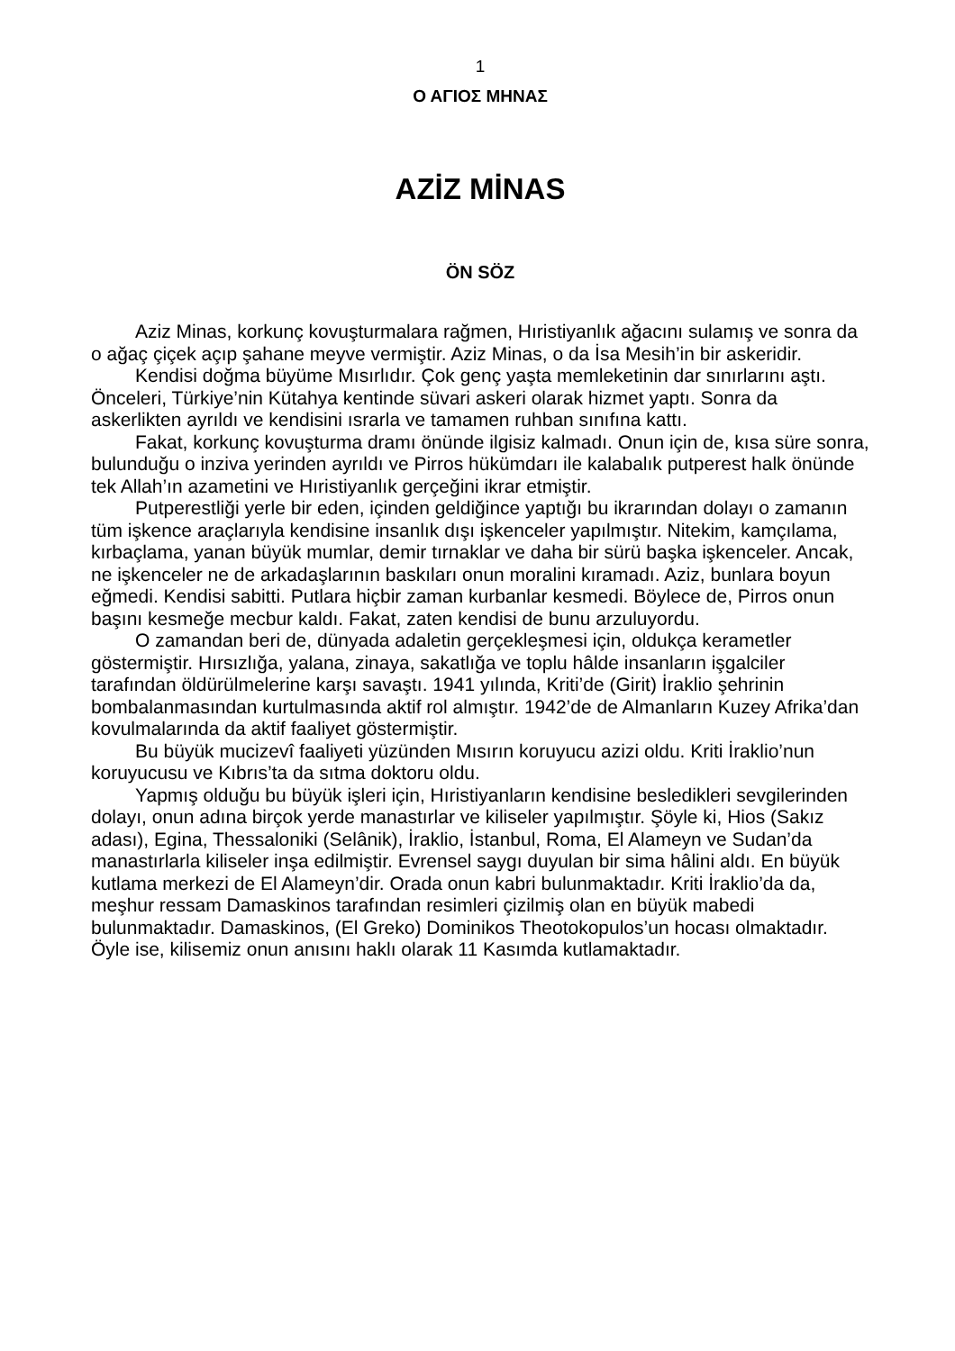1
Ο ΑΓΙΟΣ ΜΗΝΑΣ
AZİZ MİNAS
ÖN SÖZ
Aziz Minas, korkunç kovuşturmalara rağmen, Hıristiyanlık ağacını sulamış ve sonra da o ağaç çiçek açıp şahane meyve vermiştir. Aziz Minas, o da İsa Mesih’in bir askeridir.
Kendisi doğma büyüme Mısırlıdır. Çok genç yaşta memleketinin dar sınırlarını aştı. Önceleri, Türkiye’nin Kütahya kentinde süvari askeri olarak hizmet yaptı. Sonra da askerlikten ayrıldı ve kendisini ısrarla ve tamamen ruhban sınıfına kattı.
Fakat, korkunç kovuşturma dramı önünde ilgisiz kalmadı. Onun için de, kısa süre sonra, bulunduğu o inziva yerinden ayrıldı ve Pirros hükümdarı ile kalabalık putperest halk önünde tek Allah’ın azametini ve Hıristiyanlık gerçeğini ikrar etmiştir.
Putperestliği yerle bir eden, içinden geldiğince yaptığı bu ikrarından dolayı o zamanın tüm işkence araçlarıyla kendisine insanlık dışı işkenceler yapılmıştır. Nitekim, kamçılama, kırbaçlama, yanan büyük mumlar, demir tırnaklar ve daha bir sürü başka işkenceler. Ancak, ne işkenceler ne de arkadaşlarının baskıları onun moralini kıramadı. Aziz, bunlara boyun eğmedi. Kendisi sabitti. Putlara hiçbir zaman kurbanlar kesmedi. Böylece de, Pirros onun başını kesmeğe mecbur kaldı. Fakat, zaten kendisi de bunu arzuluyordu.
O zamandan beri de, dünyada adaletin gerçekleşmesi için, oldukça kerametler göstermiştir. Hırsızlığa, yalana, zinaya, sakatlığa ve toplu hâlde insanların işgalciler tarafından öldürülmelerine karşı savaştı. 1941 yılında, Kriti’de (Girit) İraklio şehrinin bombalanmasından kurtulmasında aktif rol almıştır. 1942’de de Almanların Kuzey Afrika’dan kovulmalarında da aktif faaliyet göstermiştir.
Bu büyük mucizevî faaliyeti yüzünden Mısırın koruyucu azizi oldu. Kriti İraklio’nun koruyucusu ve Kıbrıs’ta da sıtma doktoru oldu.
Yapmış olduğu bu büyük işleri için, Hıristiyanların kendisine besledikleri sevgilerinden dolayı, onun adına birçok yerde manastırlar ve kiliseler yapılmıştır. Şöyle ki, Hios (Sakız adası), Egina, Thessaloniki (Selânik), İraklio, İstanbul, Roma, El Alameyn ve Sudan’da manastırlarla kiliseler inşa edilmiştir. Evrensel saygı duyulan bir sima hâlini aldı. En büyük kutlama merkezi de El Alameyn’dir. Orada onun kabri bulunmaktadır. Kriti İraklio’da da, meşhur ressam Damaskinos tarafından resimleri çizilmiş olan en büyük mabedi bulunmaktadır. Damaskinos, (El Greko) Dominikos Theotokopulos’un hocası olmaktadır. Öyle ise, kilisemiz onun anısını haklı olarak 11 Kasımda kutlamaktadır.